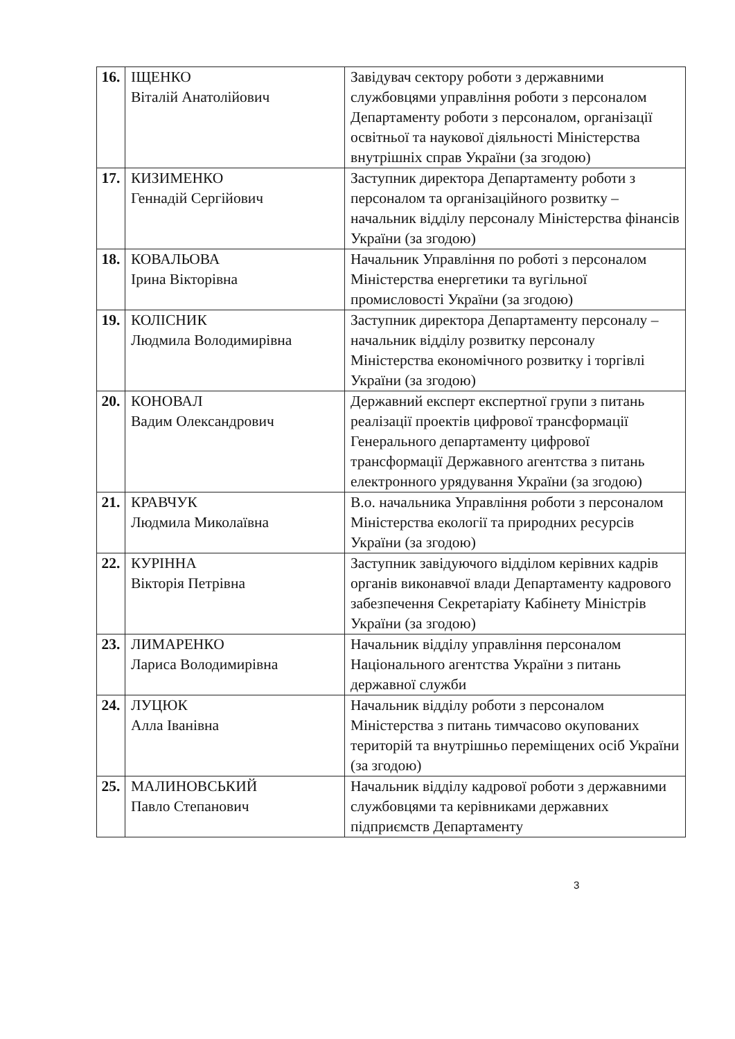| 16. | ІЩЕНКО Віталій Анатолійович | Завідувач сектору роботи з державними службовцями управління роботи з персоналом Департаменту роботи з персоналом, організації освітньої та наукової діяльності Міністерства внутрішніх справ України (за згодою) |
| 17. | КИЗИМЕНКО Геннадій Сергійович | Заступник директора Департаменту роботи з персоналом та організаційного розвитку – начальник відділу персоналу Міністерства фінансів України (за згодою) |
| 18. | КОВАЛЬОВА Ірина Вікторівна | Начальник Управління по роботі з персоналом Міністерства енергетики та вугільної промисловості України (за згодою) |
| 19. | КОЛІСНИК Людмила Володимирівна | Заступник директора Департаменту персоналу – начальник відділу розвитку персоналу Міністерства економічного розвитку і торгівлі України (за згодою) |
| 20. | КОНОВАЛ Вадим Олександрович | Державний експерт експертної групи з питань реалізації проектів цифрової трансформації Генерального департаменту цифрової трансформації Державного агентства з питань електронного урядування України (за згодою) |
| 21. | КРАВЧУК Людмила Миколаївна | В.о. начальника Управління роботи з персоналом Міністерства екології та природних ресурсів України (за згодою) |
| 22. | КУРІННА Вікторія Петрівна | Заступник завідуючого відділом керівних кадрів органів виконавчої влади Департаменту кадрового забезпечення Секретаріату Кабінету Міністрів України (за згодою) |
| 23. | ЛИМАРЕНКО Лариса Володимирівна | Начальник відділу управління персоналом Національного агентства України з питань державної служби |
| 24. | ЛУЦЮК Алла Іванівна | Начальник відділу роботи з персоналом Міністерства з питань тимчасово окупованих територій та внутрішньо переміщених осіб України (за згодою) |
| 25. | МАЛИНОВСЬКИЙ Павло Степанович | Начальник відділу кадрової роботи з державними службовцями та керівниками державних підприємств Департаменту |
3